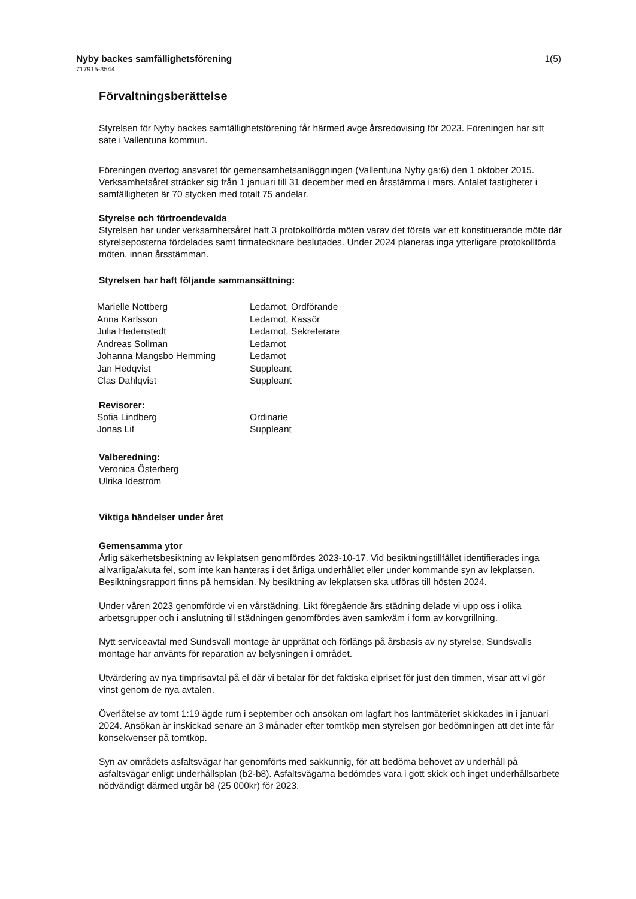Nyby backes samfällighetsförening
717915-3544
1(5)
Förvaltningsberättelse
Styrelsen för Nyby backes samfällighetsförening får härmed avge årsredovising för 2023. Föreningen har sitt säte i Vallentuna kommun.
Föreningen övertog ansvaret för gemensamhetsanläggningen (Vallentuna Nyby ga:6) den 1 oktober 2015. Verksamhetsåret sträcker sig från 1 januari till 31 december med en årsstämma i mars. Antalet fastigheter i samfälligheten är 70 stycken med totalt 75 andelar.
Styrelse och förtroendevalda
Styrelsen har under verksamhetsåret haft 3 protokollförda möten varav det första var ett konstituerande möte där styrelseposterna fördelades samt firmatecknare beslutades. Under 2024 planeras inga ytterligare protokollförda möten, innan årsstämman.
Styrelsen har haft följande sammansättning:
| Marielle Nottberg | Ledamot, Ordförande |
| Anna Karlsson | Ledamot, Kassör |
| Julia Hedenstedt | Ledamot, Sekreterare |
| Andreas Sollman | Ledamot |
| Johanna Mangsbo Hemming | Ledamot |
| Jan Hedqvist | Suppleant |
| Clas Dahlqvist | Suppleant |
Revisorer:
| Sofia Lindberg | Ordinarie |
| Jonas Lif | Suppleant |
Valberedning:
Veronica Österberg
Ulrika Ideström
Viktiga händelser under året
Gemensamma ytor
Årlig säkerhetsbesiktning av lekplatsen genomfördes 2023-10-17. Vid besiktningstillfället identifierades inga allvarliga/akuta fel, som inte kan hanteras i det årliga underhållet eller under kommande syn av lekplatsen. Besiktningsrapport finns på hemsidan. Ny besiktning av lekplatsen ska utföras till hösten 2024.
Under våren 2023 genomförde vi en vårstädning. Likt föregående års städning delade vi upp oss i olika arbetsgrupper och i anslutning till städningen genomfördes även samkväm i form av korvgrillning.
Nytt serviceavtal med Sundsvall montage är upprättat och förlängs på årsbasis av ny styrelse. Sundsvalls montage har använts för reparation av belysningen i området.
Utvärdering av nya timprisavtal på el där vi betalar för det faktiska elpriset för just den timmen, visar att vi gör vinst genom de nya avtalen.
Överlåtelse av tomt 1:19 ägde rum i september och ansökan om lagfart hos lantmäteriet skickades in i januari 2024. Ansökan är inskickad senare än 3 månader efter tomtköp men styrelsen gör bedömningen att det inte får konsekvenser på tomtköp.
Syn av områdets asfaltsvägar har genomförts med sakkunnig, för att bedöma behovet av underhåll på asfaltsvägar enligt underhållsplan (b2-b8). Asfaltsvägarna bedömdes vara i gott skick och inget underhållsarbete nödvändigt därmed utgår b8 (25 000kr) för 2023.